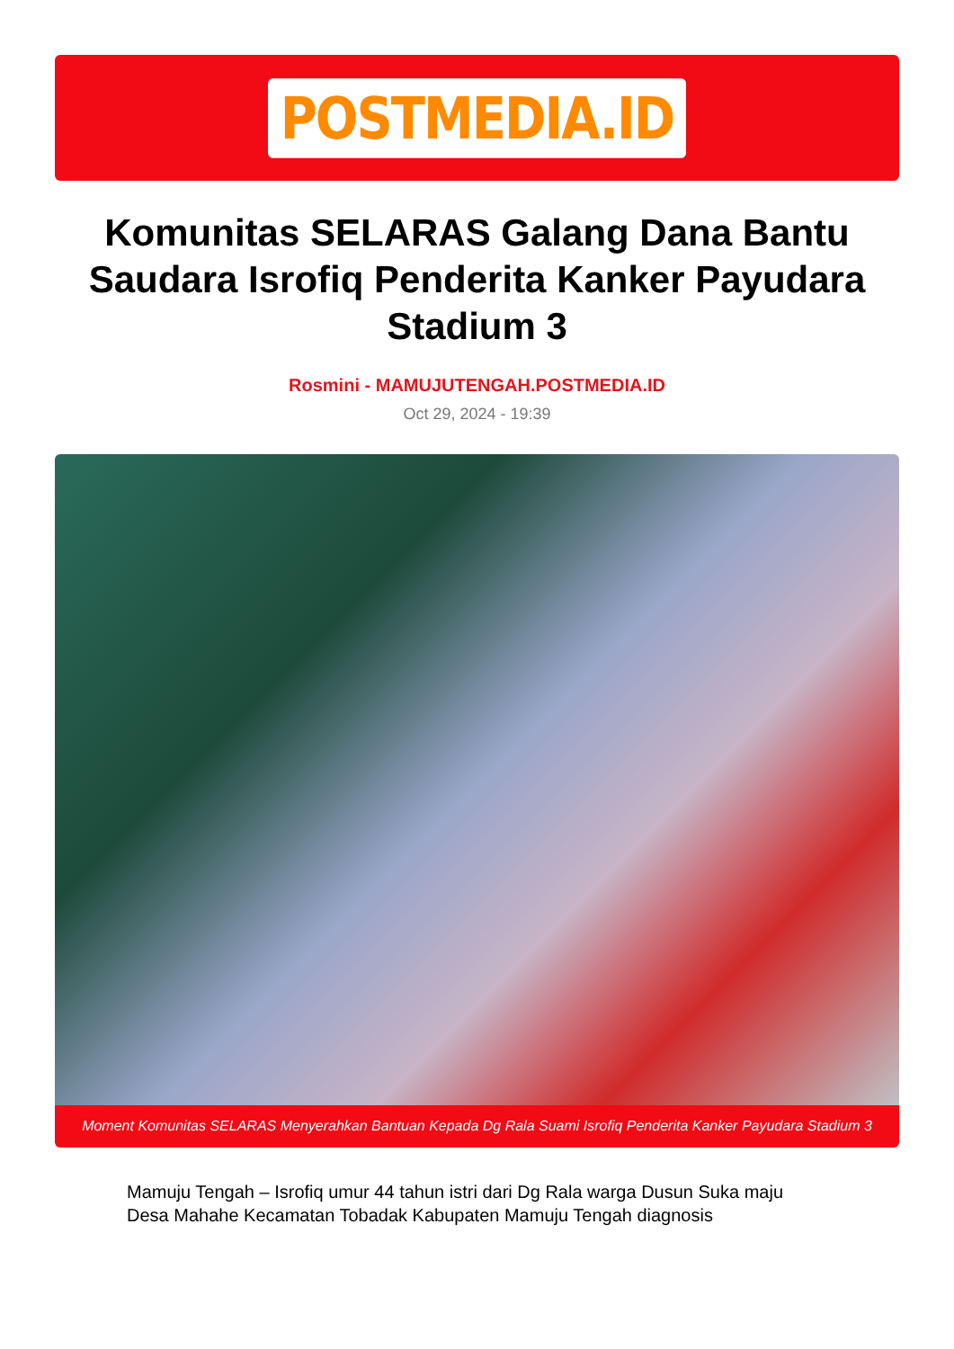POSTMEDIA.ID
Komunitas SELARAS Galang Dana Bantu Saudara Isrofiq Penderita Kanker Payudara Stadium 3
Rosmini - MAMUJUTENGAH.POSTMEDIA.ID
Oct 29, 2024 - 19:39
Moment Komunitas SELARAS Menyerahkan Bantuan Kepada Dg Rala Suami Isrofiq Penderita Kanker Payudara Stadium 3
Mamuju Tengah – Isrofiq umur 44 tahun istri dari Dg Rala warga Dusun Suka maju Desa Mahahe Kecamatan Tobadak Kabupaten Mamuju Tengah diagnosis